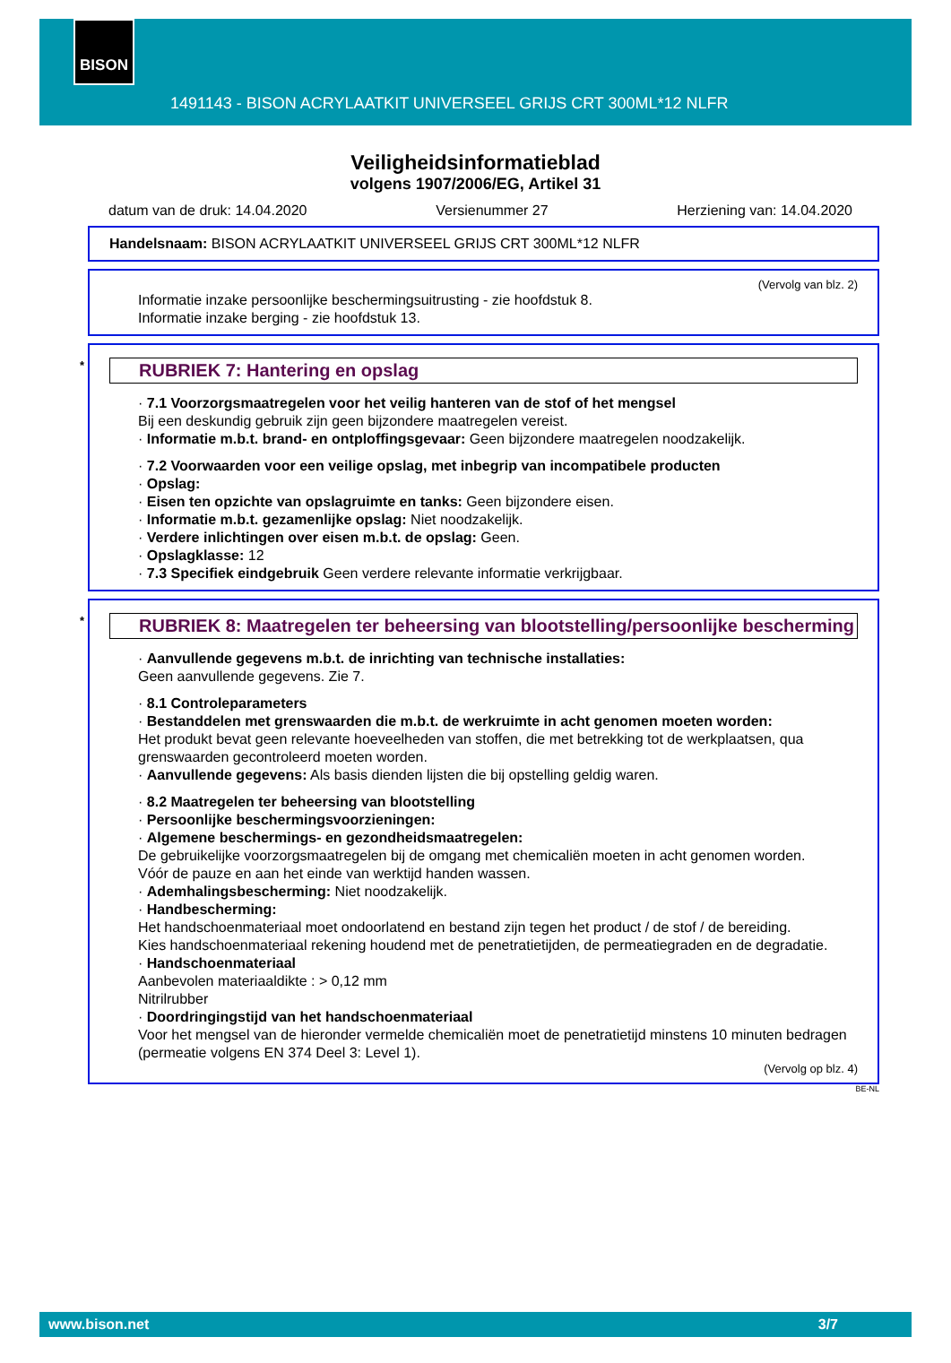BISON
1491143 - BISON ACRYLAATKIT UNIVERSEEL GRIJS CRT 300ML*12 NLFR
Veiligheidsinformatieblad
volgens 1907/2006/EG, Artikel 31
datum van de druk: 14.04.2020 Versienummer 27 Herziening van: 14.04.2020
Handelsnaam: BISON ACRYLAATKIT UNIVERSEEL GRIJS CRT 300ML*12 NLFR
(Vervolg van blz. 2)
Informatie inzake persoonlijke beschermingsuitrusting - zie hoofdstuk 8.
Informatie inzake berging - zie hoofdstuk 13.
* RUBRIEK 7: Hantering en opslag
· 7.1 Voorzorgsmaatregelen voor het veilig hanteren van de stof of het mengsel
Bij een deskundig gebruik zijn geen bijzondere maatregelen vereist.
· Informatie m.b.t. brand- en ontploffingsgevaar: Geen bijzondere maatregelen noodzakelijk.
· 7.2 Voorwaarden voor een veilige opslag, met inbegrip van incompatibele producten
· Opslag:
· Eisen ten opzichte van opslagruimte en tanks: Geen bijzondere eisen.
· Informatie m.b.t. gezamenlijke opslag: Niet noodzakelijk.
· Verdere inlichtingen over eisen m.b.t. de opslag: Geen.
· Opslagklasse: 12
· 7.3 Specifiek eindgebruik Geen verdere relevante informatie verkrijgbaar.
* RUBRIEK 8: Maatregelen ter beheersing van blootstelling/persoonlijke bescherming
· Aanvullende gegevens m.b.t. de inrichting van technische installaties:
Geen aanvullende gegevens. Zie 7.
· 8.1 Controleparameters
· Bestanddelen met grenswaarden die m.b.t. de werkruimte in acht genomen moeten worden:
Het produkt bevat geen relevante hoeveelheden van stoffen, die met betrekking tot de werkplaatsen, qua grenswaarden gecontroleerd moeten worden.
· Aanvullende gegevens: Als basis dienden lijsten die bij opstelling geldig waren.
· 8.2 Maatregelen ter beheersing van blootstelling
· Persoonlijke beschermingsvoorzieningen:
· Algemene beschermings- en gezondheidsmaatregelen:
De gebruikelijke voorzorgsmaatregelen bij de omgang met chemicaliën moeten in acht genomen worden.
Vóór de pauze en aan het einde van werktijd handen wassen.
· Ademhalingsbescherming: Niet noodzakelijk.
· Handbescherming:
Het handschoenmateriaal moet ondoorlatend en bestand zijn tegen het product / de stof / de bereiding.
Kies handschoenmateriaal rekening houdend met de penetratietijden, de permeatiegraden en de degradatie.
· Handschoenmateriaal
Aanbevolen materiaaldikte : > 0,12 mm
Nitrilrubber
· Doordringingstijd van het handschoenmateriaal
Voor het mengsel van de hieronder vermelde chemicaliën moet de penetratietijd minstens 10 minuten bedragen (permeatie volgens EN 374 Deel 3: Level 1).
(Vervolg op blz. 4)
BE-NL
www.bison.net 3/7